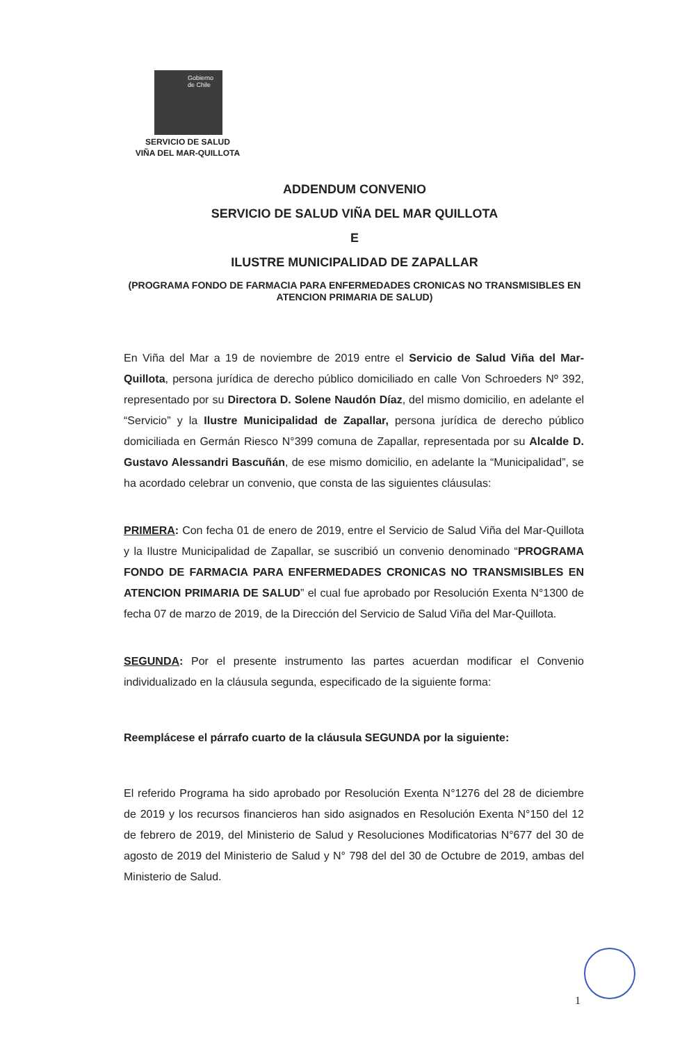Gobierno
de Chile
SERVICIO DE SALUD
VIÑA DEL MAR-QUILLOTA
ADDENDUM CONVENIO
SERVICIO DE SALUD VIÑA DEL MAR QUILLOTA
E
ILUSTRE MUNICIPALIDAD DE ZAPALLAR
(PROGRAMA FONDO DE FARMACIA PARA ENFERMEDADES CRONICAS NO TRANSMISIBLES EN ATENCION PRIMARIA DE SALUD)
En Viña del Mar a 19 de noviembre de 2019 entre el Servicio de Salud Viña del Mar-Quillota, persona jurídica de derecho público domiciliado en calle Von Schroeders Nº 392, representado por su Directora D. Solene Naudón Díaz, del mismo domicilio, en adelante el “Servicio” y la Ilustre Municipalidad de Zapallar, persona jurídica de derecho público domiciliada en Germán Riesco N°399 comuna de Zapallar, representada por su Alcalde D. Gustavo Alessandri Bascuñán, de ese mismo domicilio, en adelante la “Municipalidad”, se ha acordado celebrar un convenio, que consta de las siguientes cláusulas:
PRIMERA: Con fecha 01 de enero de 2019, entre el Servicio de Salud Viña del Mar-Quillota y la Ilustre Municipalidad de Zapallar, se suscribió un convenio denominado “PROGRAMA FONDO DE FARMACIA PARA ENFERMEDADES CRONICAS NO TRANSMISIBLES EN ATENCION PRIMARIA DE SALUD” el cual fue aprobado por Resolución Exenta N°1300 de fecha 07 de marzo de 2019, de la Dirección del Servicio de Salud Viña del Mar-Quillota.
SEGUNDA: Por el presente instrumento las partes acuerdan modificar el Convenio individualizado en la cláusula segunda, especificado de la siguiente forma:
Reemplácese el párrafo cuarto de la cláusula SEGUNDA por la siguiente:
El referido Programa ha sido aprobado por Resolución Exenta N°1276 del 28 de diciembre de 2019 y los recursos financieros han sido asignados en Resolución Exenta N°150 del 12 de febrero de 2019, del Ministerio de Salud y Resoluciones Modificatorias N°677 del 30 de agosto de 2019 del Ministerio de Salud y N° 798 del del 30 de Octubre de 2019, ambas del Ministerio de Salud.
1